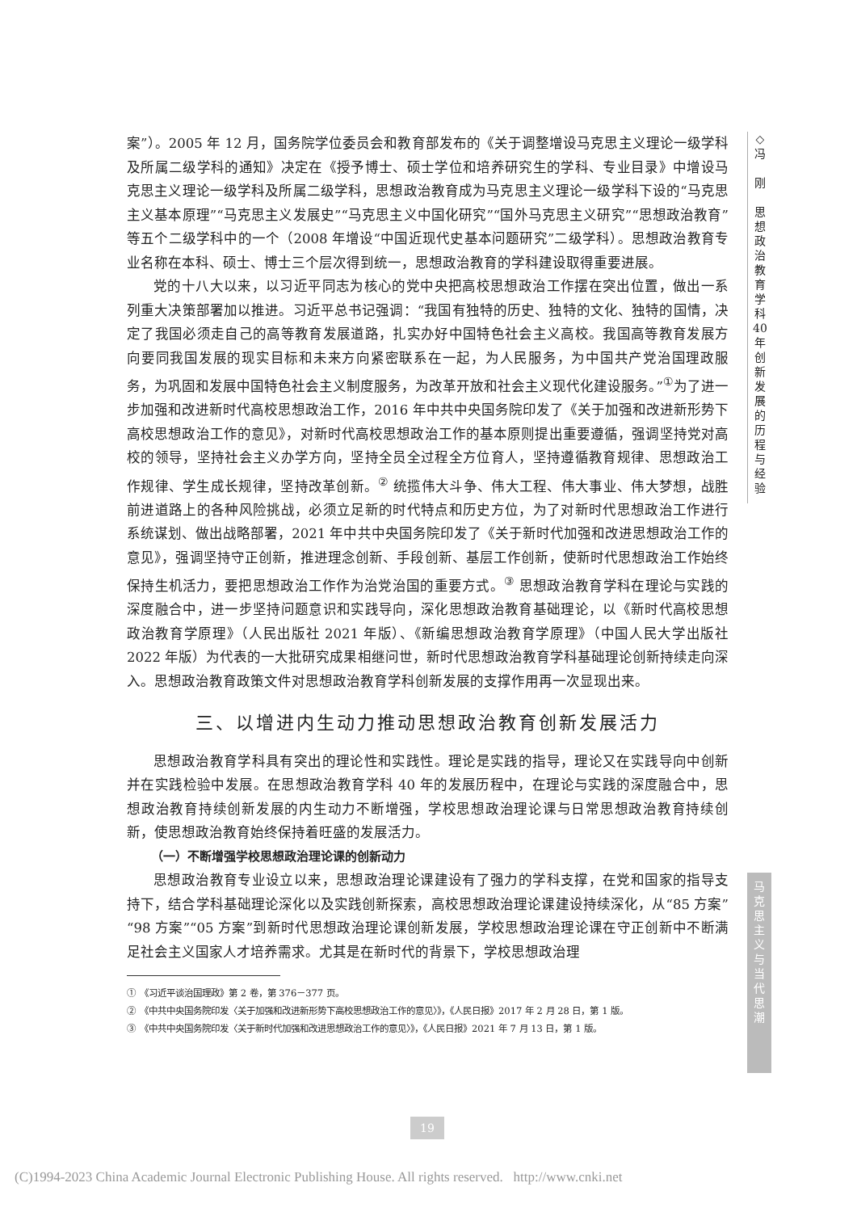案”）。2005 年 12 月，国务院学位委员会和教育部发布的《关于调整增设马克思主义理论一级学科及所属二级学科的通知》决定在《授予博士、硕士学位和培养研究生的学科、专业目录》中增设马克思主义理论一级学科及所属二级学科，思想政治教育成为马克思主义理论一级学科下设的“马克思主义基本原理”“马克思主义发展史”“马克思主义中国化研究”“国外马克思主义研究”“思想政治教育”等五个二级学科中的一个（2008 年增设“中国近现代史基本问题研究”二级学科）。思想政治教育专业名称在本科、硕士、博士三个层次得到统一，思想政治教育的学科建设取得重要进展。
党的十八大以来，以习近平同志为核心的党中央把高校思想政治工作摆在突出位置，做出一系列重大决策部署加以推进。习近平总书记强调：“我国有独特的历史、独特的文化、独特的国情，决定了我国必须走自己的高等教育发展道路，扎实办好中国特色社会主义高校。我国高等教育发展方向要同我国发展的现实目标和未来方向紧密联系在一起，为人民服务，为中国共产党治国理政服务，为巩固和发展中国特色社会主义制度服务，为改革开放和社会主义现代化建设服务。”<sup>①</sup>为了进一步加强和改进新时代高校思想政治工作，2016 年中共中央国务院印发了《关于加强和改进新形势下高校思想政治工作的意见》，对新时代高校思想政治工作的基本原则提出重要遵循，强调坚持党对高校的领导，坚持社会主义办学方向，坚持全员全过程全方位育人，坚持遵循教育规律、思想政治工作规律、学生成长规律，坚持改革创新。<sup>②</sup> 统揽伟大斗争、伟大工程、伟大事业、伟大梦想，战胜前进道路上的各种风险挑战，必须立足新的时代特点和历史方位，为了对新时代思想政治工作进行系统谋划、做出战略部署，2021 年中共中央国务院印发了《关于新时代加强和改进思想政治工作的意见》，强调坚持守正创新，推进理念创新、手段创新、基层工作创新，使新时代思想政治工作始终保持生机活力，要把思想政治工作作为治党治国的重要方式。<sup>③</sup> 思想政治教育学科在理论与实践的深度融合中，进一步坚持问题意识和实践导向，深化思想政治教育基础理论，以《新时代高校思想政治教育学原理》（人民出版社 2021 年版）、《新编思想政治教育学原理》（中国人民大学出版社 2022 年版）为代表的一大批研究成果相继问世，新时代思想政治教育学科基础理论创新持续走向深入。思想政治教育政策文件对思想政治教育学科创新发展的支撑作用再一次显现出来。
三、以增进内生动力推动思想政治教育创新发展活力
思想政治教育学科具有突出的理论性和实践性。理论是实践的指导，理论又在实践导向中创新并在实践检验中发展。在思想政治教育学科 40 年的发展历程中，在理论与实践的深度融合中，思想政治教育持续创新发展的内生动力不断增强，学校思想政治理论课与日常思想政治教育持续创新，使思想政治教育始终保持着旺盛的发展活力。
（一）不断增强学校思想政治理论课的创新动力
思想政治教育专业设立以来，思想政治理论课建设有了强力的学科支撑，在党和国家的指导支持下，结合学科基础理论深化以及实践创新探索，高校思想政治理论课建设持续深化，从“85 方案”“98 方案”“05 方案”到新时代思想政治理论课创新发展，学校思想政治理论课在守正创新中不断满足社会主义国家人才培养需求。尤其是在新时代的背景下，学校思想政治理
①　《习近平谈治国理政》第 2 卷，第 376－377 页。
②　《中共中央国务院印发〈关于加强和改进新形势下高校思想政治工作的意见〉》，《人民日报》2017 年 2 月 28 日，第 1 版。
③　《中共中央国务院印发〈关于新时代加强和改进思想政治工作的意见〉》，《人民日报》2021 年 7 月 13 日，第 1 版。
◇
冯
刚
思
想
政
治
教
育
学
科
40
年
创
新
发
展
的
历
程
与
经
验
马
克
思
主
义
与
当
代
思
潮
19
(C)1994-2023 China Academic Journal Electronic Publishing House. All rights reserved. http://www.cnki.net